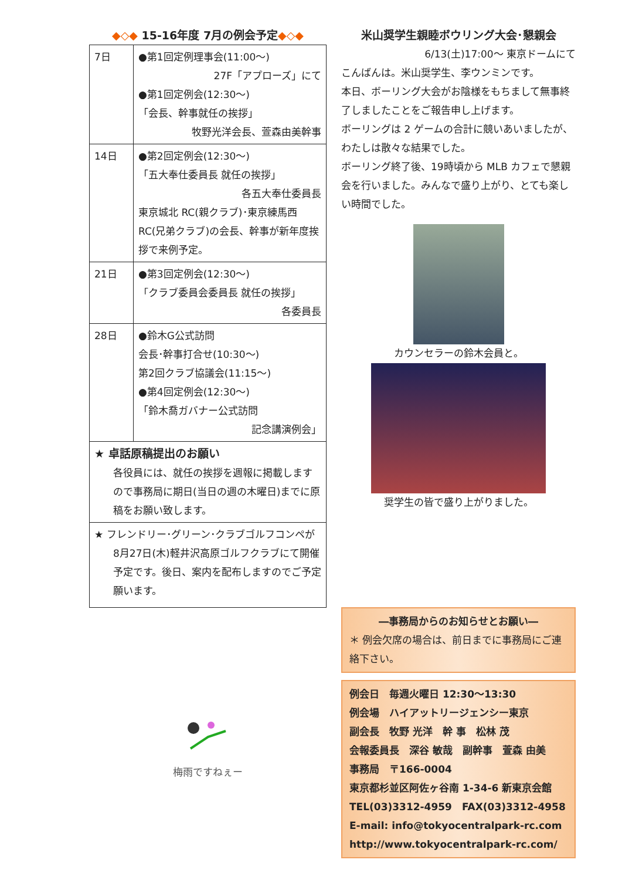◆◇◆ 15-16年度 7月の例会予定◆◇◆
| 7日 | ●第1回定例理事会(11:00～) 27F「アプローズ」にて ●第1回定例会(12:30～) 「会長、幹事就任の挨拶」 牧野光洋会長、萱森由美幹事 |
| 14日 | ●第2回定例会(12:30～) 「五大奉仕委員長 就任の挨拶」 各五大奉仕委員長 東京城北 RC(親クラブ)･東京練馬西RC(兄弟クラブ)の会長、幹事が新年度挨拶で来例予定。 |
| 21日 | ●第3回定例会(12:30～) 「クラブ委員会委員長 就任の挨拶」 各委員長 |
| 28日 | ●鈴木G公式訪問 会長･幹事打合せ(10:30～) 第2回クラブ協議会(11:15～) ●第4回定例会(12:30～) 「鈴木喬ガバナー公式訪問 記念講演例会」 |
| ★ 卓話原稿提出のお願い 各役員には、就任の挨拶を週報に掲載しますので事務局に期日(当日の週の木曜日)までに原稿をお願い致します。 | |
| ★ フレンドリー･グリーン･クラブゴルフコンペが 8月27日(木)軽井沢高原ゴルフクラブにて開催予定です。後日、案内を配布しますのでご予定願います。 | |
梅雨ですねぇー
米山奨学生親睦ボウリング大会･懇親会
6/13(土)17:00～ 東京ドームにて
こんばんは。米山奨学生、李ウンミンです。
本日、ボーリング大会がお陰様をもちまして無事終了しましたことをご報告申し上げます。
ボーリングは 2 ゲームの合計に競いあいましたが、わたしは散々な結果でした。
ボーリング終了後、19時頃から MLB カフェで懇親会を行いました。みんなで盛り上がり、とても楽しい時間でした。
カウンセラーの鈴木会員と。
奨学生の皆で盛り上がりました。
―事務局からのお知らせとお願い―
＊ 例会欠席の場合は、前日までに事務局にご連絡下さい。
例会日　毎週火曜日 12:30～13:30
例会場　ハイアットリージェンシー東京
副会長　牧野 光洋　幹 事　松林 茂
会報委員長　深谷 敏哉　副幹事　萱森 由美
事務局　〒166-0004
東京都杉並区阿佐ヶ谷南 1-34-6 新東京会館
TEL(03)3312-4959　FAX(03)3312-4958
E-mail: info@tokyocentralpark-rc.com
http://www.tokyocentralpark-rc.com/